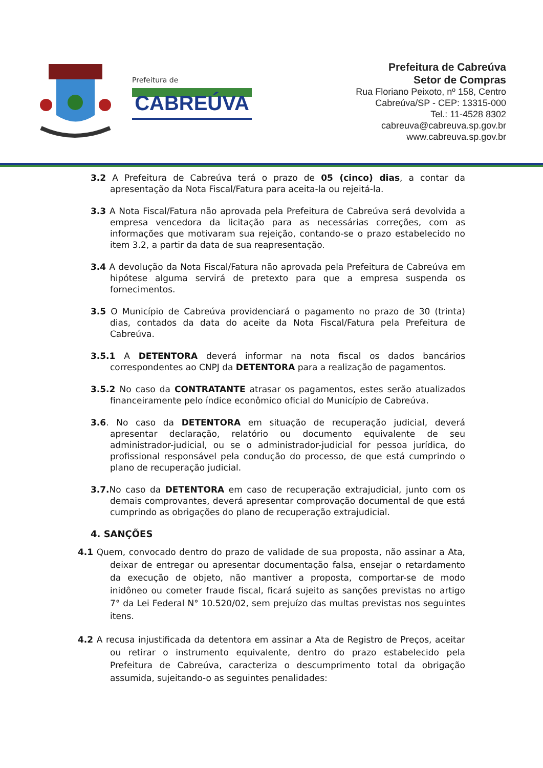Prefeitura de
CABREÚVA
Prefeitura de Cabreúva
Setor de Compras
Rua Floriano Peixoto, nº 158, Centro
Cabreúva/SP - CEP: 13315-000
Tel.: 11-4528 8302
cabreuva@cabreuva.sp.gov.br
www.cabreuva.sp.gov.br
3.2 A Prefeitura de Cabreúva terá o prazo de 05 (cinco) dias, a contar da apresentação da Nota Fiscal/Fatura para aceita-la ou rejeitá-la.
3.3 A Nota Fiscal/Fatura não aprovada pela Prefeitura de Cabreúva será devolvida a empresa vencedora da licitação para as necessárias correções, com as informações que motivaram sua rejeição, contando-se o prazo estabelecido no item 3.2, a partir da data de sua reapresentação.
3.4 A devolução da Nota Fiscal/Fatura não aprovada pela Prefeitura de Cabreúva em hipótese alguma servirá de pretexto para que a empresa suspenda os fornecimentos.
3.5 O Município de Cabreúva providenciará o pagamento no prazo de 30 (trinta) dias, contados da data do aceite da Nota Fiscal/Fatura pela Prefeitura de Cabreúva.
3.5.1 A DETENTORA deverá informar na nota fiscal os dados bancários correspondentes ao CNPJ da DETENTORA para a realização de pagamentos.
3.5.2 No caso da CONTRATANTE atrasar os pagamentos, estes serão atualizados financeiramente pelo índice econômico oficial do Município de Cabreúva.
3.6. No caso da DETENTORA em situação de recuperação judicial, deverá apresentar declaração, relatório ou documento equivalente de seu administrador-judicial, ou se o administrador-judicial for pessoa jurídica, do profissional responsável pela condução do processo, de que está cumprindo o plano de recuperação judicial.
3.7. No caso da DETENTORA em caso de recuperação extrajudicial, junto com os demais comprovantes, deverá apresentar comprovação documental de que está cumprindo as obrigações do plano de recuperação extrajudicial.
4. SANÇÕES
4.1 Quem, convocado dentro do prazo de validade de sua proposta, não assinar a Ata, deixar de entregar ou apresentar documentação falsa, ensejar o retardamento da execução de objeto, não mantiver a proposta, comportar-se de modo inidôneo ou cometer fraude fiscal, ficará sujeito as sanções previstas no artigo 7° da Lei Federal N° 10.520/02, sem prejuízo das multas previstas nos seguintes itens.
4.2 A recusa injustificada da detentora em assinar a Ata de Registro de Preços, aceitar ou retirar o instrumento equivalente, dentro do prazo estabelecido pela Prefeitura de Cabreúva, caracteriza o descumprimento total da obrigação assumida, sujeitando-o as seguintes penalidades: